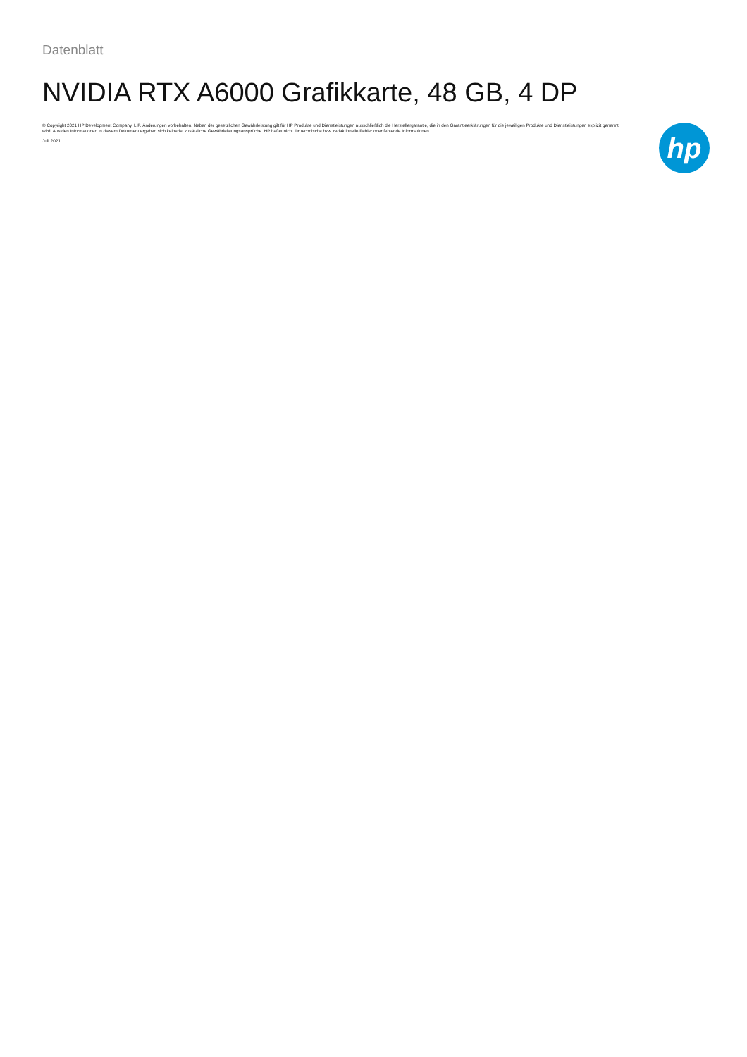Datenblatt
NVIDIA RTX A6000 Grafikkarte, 48 GB, 4 DP
© Copyright 2021 HP Development Company, L.P. Änderungen vorbehalten. Neben der gesetzlichen Gewährleistung gilt für HP Produkte und Dienstleistungen ausschließlich die Herstellergarantie, die in den Garantieerklärungen für die jeweiligen Produkte und Dienstleistungen explizit genannt wird. Aus den Informationen in diesem Dokument ergeben sich keinerlei zusätzliche Gewährleistungsansprüche. HP haftet nicht für technische bzw. redaktionelle Fehler oder fehlende Informationen.
Juli 2021
hp